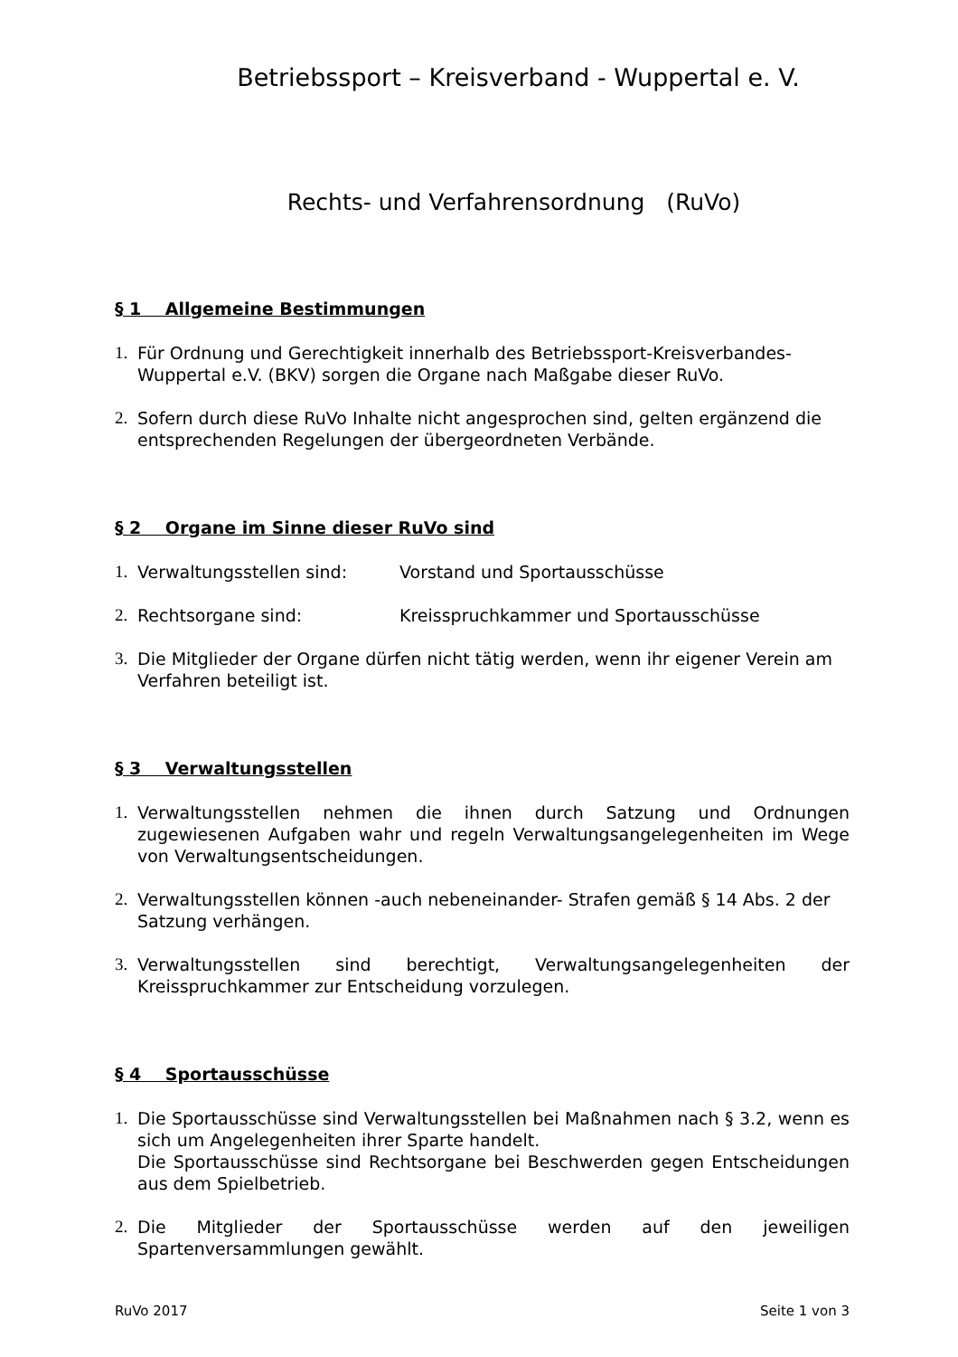Betriebssport – Kreisverband - Wuppertal e. V.
Rechts- und Verfahrensordnung (RuVo)
§ 1 Allgemeine Bestimmungen
1. Für Ordnung und Gerechtigkeit innerhalb des Betriebssport-Kreisverbandes-Wuppertal e.V. (BKV) sorgen die Organe nach Maßgabe dieser RuVo.
2. Sofern durch diese RuVo Inhalte nicht angesprochen sind, gelten ergänzend die entsprechenden Regelungen der übergeordneten Verbände.
§ 2 Organe im Sinne dieser RuVo sind
1. Verwaltungsstellen sind: Vorstand und Sportausschüsse
2. Rechtsorgane sind: Kreisspruchkammer und Sportausschüsse
3. Die Mitglieder der Organe dürfen nicht tätig werden, wenn ihr eigener Verein am Verfahren beteiligt ist.
§ 3 Verwaltungsstellen
1. Verwaltungsstellen nehmen die ihnen durch Satzung und Ordnungen zugewiesenen Aufgaben wahr und regeln Verwaltungsangelegenheiten im Wege von Verwaltungsentscheidungen.
2. Verwaltungsstellen können -auch nebeneinander- Strafen gemäß § 14 Abs. 2 der Satzung verhängen.
3. Verwaltungsstellen sind berechtigt, Verwaltungsangelegenheiten der Kreisspruchkammer zur Entscheidung vorzulegen.
§ 4 Sportausschüsse
1. Die Sportausschüsse sind Verwaltungsstellen bei Maßnahmen nach § 3.2, wenn es sich um Angelegenheiten ihrer Sparte handelt.
Die Sportausschüsse sind Rechtsorgane bei Beschwerden gegen Entscheidungen aus dem Spielbetrieb.
2. Die Mitglieder der Sportausschüsse werden auf den jeweiligen Spartenversammlungen gewählt.
RuVo 2017 Seite 1 von 3